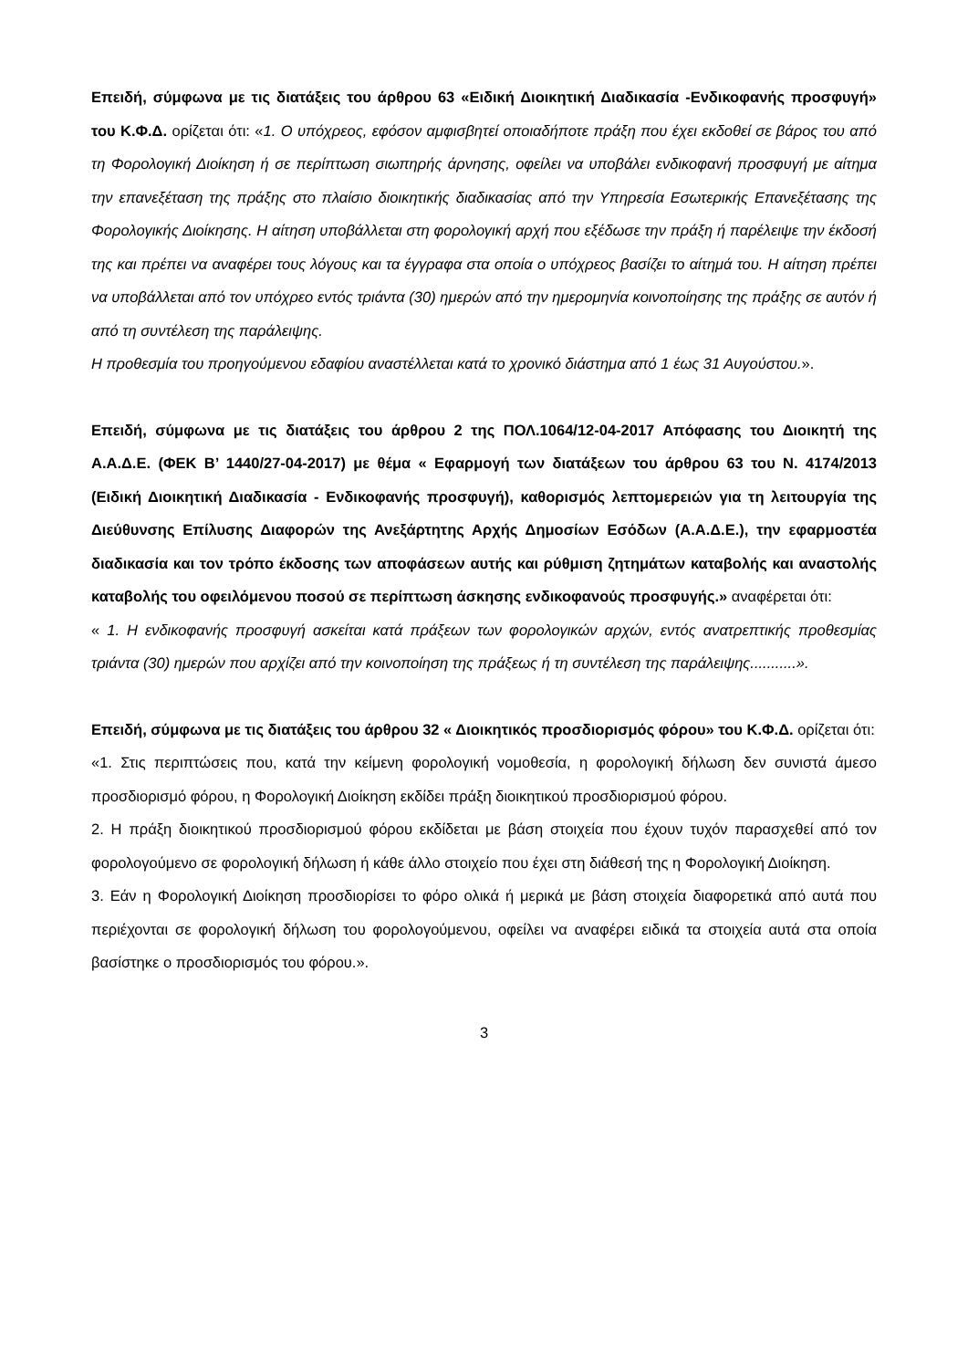Επειδή, σύμφωνα με τις διατάξεις του άρθρου 63 «Ειδική Διοικητική Διαδικασία -Ενδικοφανής προσφυγή» του Κ.Φ.Δ. ορίζεται ότι: «1. Ο υπόχρεος, εφόσον αμφισβητεί οποιαδήποτε πράξη που έχει εκδοθεί σε βάρος του από τη Φορολογική Διοίκηση ή σε περίπτωση σιωπηρής άρνησης, οφείλει να υποβάλει ενδικοφανή προσφυγή με αίτημα την επανεξέταση της πράξης στο πλαίσιο διοικητικής διαδικασίας από την Υπηρεσία Εσωτερικής Επανεξέτασης της Φορολογικής Διοίκησης. Η αίτηση υποβάλλεται στη φορολογική αρχή που εξέδωσε την πράξη ή παρέλειψε την έκδοσή της και πρέπει να αναφέρει τους λόγους και τα έγγραφα στα οποία ο υπόχρεος βασίζει το αίτημά του. Η αίτηση πρέπει να υποβάλλεται από τον υπόχρεο εντός τριάντα (30) ημερών από την ημερομηνία κοινοποίησης της πράξης σε αυτόν ή από τη συντέλεση της παράλειψης.
Η προθεσμία του προηγούμενου εδαφίου αναστέλλεται κατά το χρονικό διάστημα από 1 έως 31 Αυγούστου.».
Επειδή, σύμφωνα με τις διατάξεις του άρθρου 2 της ΠΟΛ.1064/12-04-2017 Απόφασης του Διοικητή της Α.Α.Δ.Ε. (ΦΕΚ Β’ 1440/27-04-2017) με θέμα « Εφαρμογή των διατάξεων του άρθρου 63 του Ν. 4174/2013 (Ειδική Διοικητική Διαδικασία - Ενδικοφανής προσφυγή), καθορισμός λεπτομερειών για τη λειτουργία της Διεύθυνσης Επίλυσης Διαφορών της Ανεξάρτητης Αρχής Δημοσίων Εσόδων (Α.Α.Δ.Ε.), την εφαρμοστέα διαδικασία και τον τρόπο έκδοσης των αποφάσεων αυτής και ρύθμιση ζητημάτων καταβολής και αναστολής καταβολής του οφειλόμενου ποσού σε περίπτωση άσκησης ενδικοφανούς προσφυγής.» αναφέρεται ότι:
« 1. Η ενδικοφανής προσφυγή ασκείται κατά πράξεων των φορολογικών αρχών, εντός ανατρεπτικής προθεσμίας τριάντα (30) ημερών που αρχίζει από την κοινοποίηση της πράξεως ή τη συντέλεση της παράλειψης...........».
Επειδή, σύμφωνα με τις διατάξεις του άρθρου 32 « Διοικητικός προσδιορισμός φόρου» του Κ.Φ.Δ. ορίζεται ότι:
«1. Στις περιπτώσεις που, κατά την κείμενη φορολογική νομοθεσία, η φορολογική δήλωση δεν συνιστά άμεσο προσδιορισμό φόρου, η Φορολογική Διοίκηση εκδίδει πράξη διοικητικού προσδιορισμού φόρου.
2. Η πράξη διοικητικού προσδιορισμού φόρου εκδίδεται με βάση στοιχεία που έχουν τυχόν παρασχεθεί από τον φορολογούμενο σε φορολογική δήλωση ή κάθε άλλο στοιχείο που έχει στη διάθεσή της η Φορολογική Διοίκηση.
3. Εάν η Φορολογική Διοίκηση προσδιορίσει το φόρο ολικά ή μερικά με βάση στοιχεία διαφορετικά από αυτά που περιέχονται σε φορολογική δήλωση του φορολογούμενου, οφείλει να αναφέρει ειδικά τα στοιχεία αυτά στα οποία βασίστηκε ο προσδιορισμός του φόρου.».
3